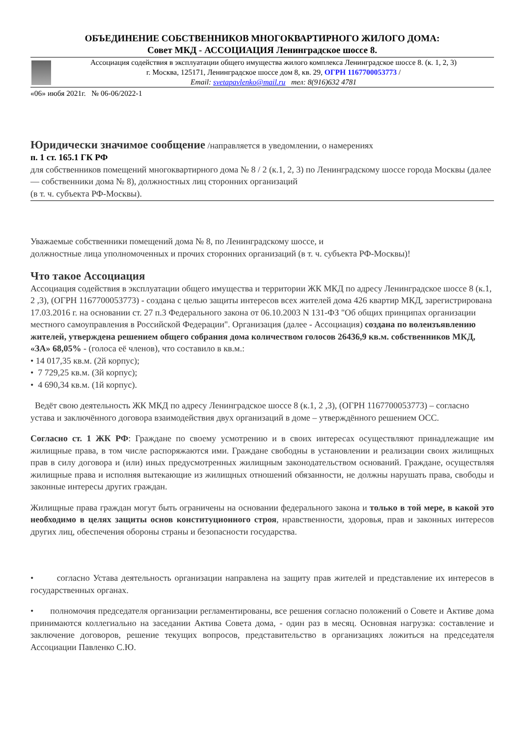ОБЪЕДИНЕНИЕ СОБСТВЕННИКОВ МНОГОКВАРТИРНОГО ЖИЛОГО ДОМА:
Совет МКД - АССОЦИАЦИЯ Ленинградское шоссе 8.
Ассоциация содействия в эксплуатации общего имущества жилого комплекса Ленинградское шоссе 8. (к. 1, 2, 3)
г. Москва, 125171, Ленинградское шоссе дом 8, кв. 29, ОГРН 1167700053773 /
Email: svetapavlenko@mail.ru тел: 8(916)632 4781
«06» июбя 2021г. № 06-06/2022-1
Юридически значимое сообщение /направляется в уведомлении, о намерениях
п. 1 ст. 165.1 ГК РФ
для собственников помещений многоквартирного дома № 8 / 2 (к.1, 2, 3) по Ленинградскому шоссе города Москвы (далее — собственники дома № 8), должностных лиц сторонних организаций
(в т. ч. субъекта РФ-Москвы).
Уважаемые собственники помещений дома № 8, по Ленинградскому шоссе, и
должностные лица уполномоченных и прочих сторонних организаций (в т. ч. субъекта РФ-Москвы)!
Что такое Ассоциация
Ассоциация содействия в эксплуатации общего имущества и территории ЖК МКД по адресу Ленинградское шоссе 8 (к.1, 2 ,3), (ОГРН 1167700053773) - создана с целью защиты интересов всех жителей дома 426 квартир МКД, зарегистрирована 17.03.2016 г. на основании ст. 27 п.3 Федерального закона от 06.10.2003 N 131-ФЗ "Об общих принципах организации местного самоуправления в Российской Федерации". Организация (далее - Ассоциация) создана по волеизъявлению жителей, утверждена решением общего собрания дома количеством голосов 26436,9 кв.м. собственников МКД, «ЗА» 68,05% - (голоса её членов), что составило в кв.м.:
• 14 017,35 кв.м. (2й корпус);
• 7 729,25 кв.м. (3й корпус);
• 4 690,34 кв.м. (1й корпус).
Ведёт свою деятельность ЖК МКД по адресу Ленинградское шоссе 8 (к.1, 2 ,3), (ОГРН 1167700053773) – согласно устава и заключённого договора взаимодействия двух организаций в доме – утверждённого решением ОСС.
Согласно ст. 1 ЖК РФ: Граждане по своему усмотрению и в своих интересах осуществляют принадлежащие им жилищные права, в том числе распоряжаются ими. Граждане свободны в установлении и реализации своих жилищных прав в силу договора и (или) иных предусмотренных жилищным законодательством оснований. Граждане, осуществляя жилищные права и исполняя вытекающие из жилищных отношений обязанности, не должны нарушать права, свободы и законные интересы других граждан.
Жилищные права граждан могут быть ограничены на основании федерального закона и только в той мере, в какой это необходимо в целях защиты основ конституционного строя, нравственности, здоровья, прав и законных интересов других лиц, обеспечения обороны страны и безопасности государства.
• согласно Устава деятельность организации направлена на защиту прав жителей и представление их интересов в государственных органах.
• полномочия председателя организации регламентированы, все решения согласно положений о Совете и Активе дома принимаются коллегиально на заседании Актива Совета дома, - один раз в месяц. Основная нагрузка: составление и заключение договоров, решение текущих вопросов, представительство в организациях ложиться на председателя Ассоциации Павленко С.Ю.